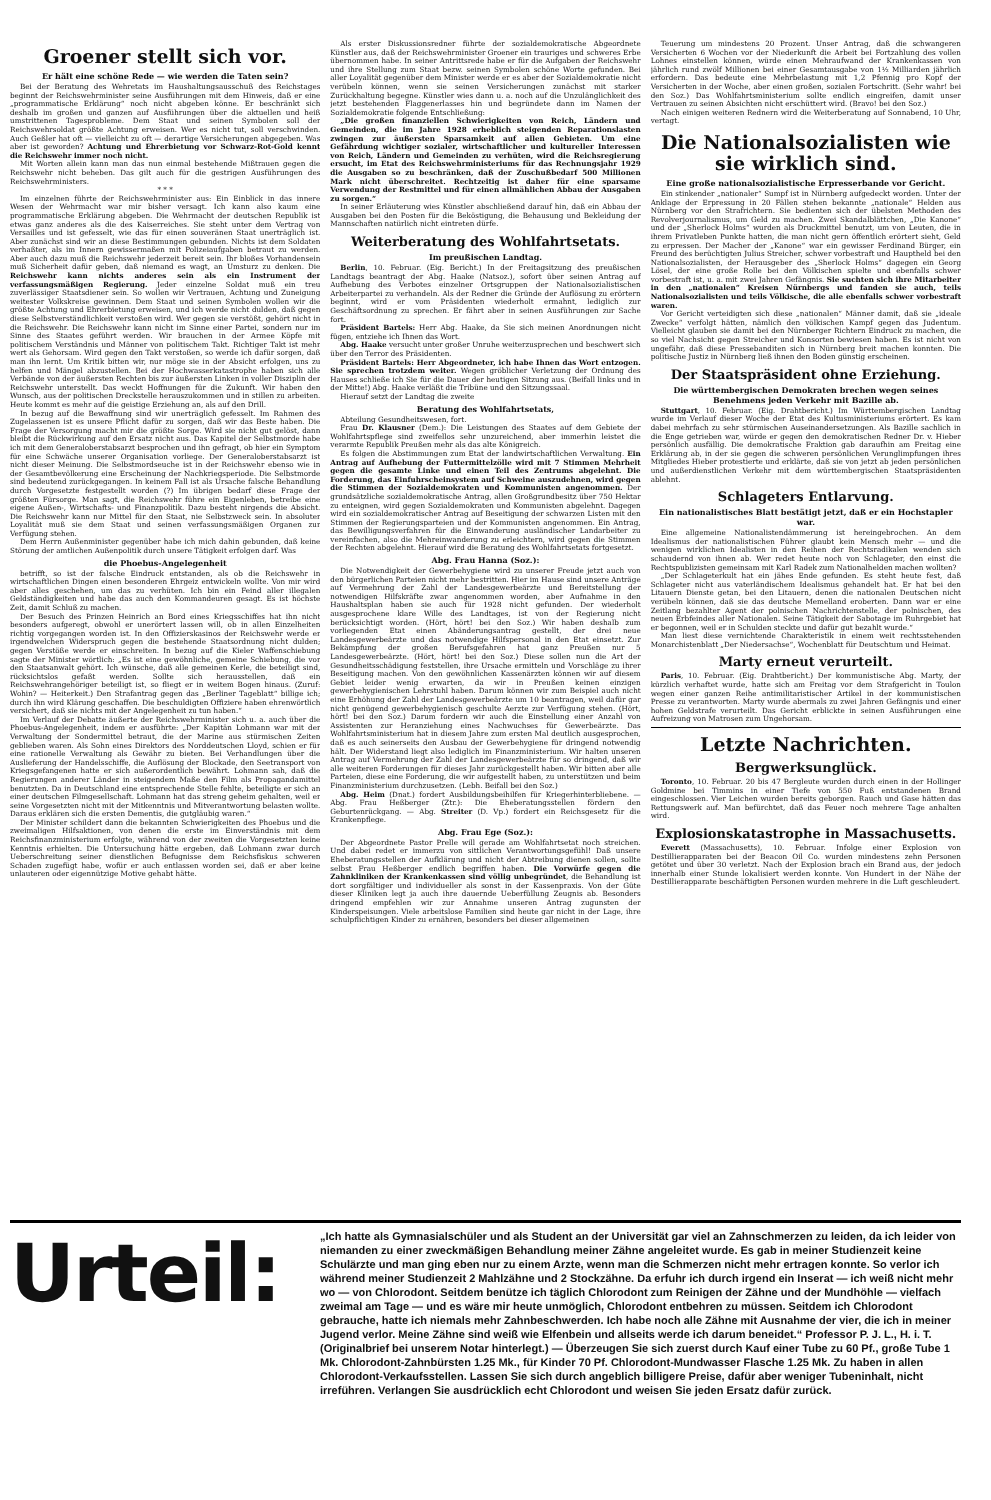Groener stellt sich vor.
Er hält eine schöne Rede — wie werden die Taten sein?
Bei der Beratung des Wehretats im Haushaltungsausschuß des Reichstages beginnt der Reichswehrminister seine Ausführungen mit dem Hinweis, daß er eine „programmatische Erklärung“ noch nicht abgeben könne. Er beschränkt sich deshalb im großen und ganzen auf Ausführungen über die aktuellen und heiß umstrittenen Tagesprobleme. Dem Staat und seinen Symbolen soll der Reichswehrsoldat größte Achtung erweisen. Wer es nicht tut, soll verschwinden. Auch Geßler hat oft — vielleicht zu oft — derartige Versicherungen abgegeben. Was aber ist geworden? Achtung und Ehrerbietung vor Schwarz-Rot-Gold kennt die Reichswehr immer noch nicht.
Mit Worten allein kann man das nun einmal bestehende Mißtrauen gegen die Reichswehr nicht beheben. Das gilt auch für die gestrigen Ausführungen des Reichswehrministers.
* * *
Im einzelnen führte der Reichswehrminister aus: Ein Einblick in das innere Wesen der Wehrmacht war mir bisher versagt. Ich kann also kaum eine programmatische Erklärung abgeben. Die Wehrmacht der deutschen Republik ist etwas ganz anderes als die des Kaiserreiches. Sie steht unter dem Vertrag von Versailles und ist gefesselt, wie das für einen souveränen Staat unerträglich ist. Aber zunächst sind wir an diese Bestimmungen gebunden. Nichts ist dem Soldaten verhaßter, als im Innern gewissermaßen mit Polizeiaufgaben betraut zu werden. Aber auch dazu muß die Reichswehr jederzeit bereit sein. Ihr bloßes Vorhandensein muß Sicherheit dafür geben, daß niemand es wagt, an Umsturz zu denken. Die Reichswehr kann nichts anderes sein als ein Instrument der verfassungsmäßigen Regierung. Jeder einzelne Soldat muß ein treu zuverlässiger Staatsdiener sein. So wollen wir Vertrauen, Achtung und Zuneigung weitester Volkskreise gewinnen. Dem Staat und seinen Symbolen wollen wir die größte Achtung und Ehrerbietung erweisen, und ich werde nicht dulden, daß gegen diese Selbstverständlichkeit verstoßen wird. Wer gegen sie verstößt, gehört nicht in die Reichswehr. Die Reichswehr kann nicht im Sinne einer Partei, sondern nur im Sinne des Staates geführt werden. Wir brauchen in der Armee Köpfe mit politischem Verständnis und Männer von politischem Takt. Richtiger Takt ist mehr wert als Gehorsam. Wird gegen den Takt verstoßen, so werde ich dafür sorgen, daß man ihn lernt. Um Kritik bitten wir, nur möge sie in der Absicht erfolgen, uns zu helfen und Mängel abzustellen. Bei der Hochwasserkatastrophe haben sich alle Verbände von der äußersten Rechten bis zur äußersten Linken in voller Disziplin der Reichswehr unterstellt. Das weckt Hoffnungen für die Zukunft. Wir haben den Wunsch, aus der politischen Dreckstelle herauszukommen und in stillen zu arbeiten. Heute kommt es mehr auf die geistige Erziehung an, als auf den Drill.
In bezug auf die Bewaffnung sind wir unerträglich gefesselt. Im Rahmen des Zugelassenen ist es unsere Pflicht dafür zu sorgen, daß wir das Beste haben. Die Frage der Versorgung macht mir die größte Sorge. Wird sie nicht gut gelöst, dann bleibt die Rückwirkung auf den Ersatz nicht aus. Das Kapitel der Selbstmorde habe ich mit dem Generaloberstabsarzt besprochen und ihn gefragt, ob hier ein Symptom für eine Schwäche unserer Organisation vorliege. Der Generaloberstabsarzt ist nicht dieser Meinung. Die Selbstmordseuche ist in der Reichswehr ebenso wie in der Gesamtbevölkerung eine Erscheinung der Nachkriegsperiode. Die Selbstmorde sind bedeutend zurückgegangen. In keinem Fall ist als Ursache falsche Behandlung durch Vorgesetzte festgestellt worden (?) Im übrigen bedarf diese Frage der größten Fürsorge. Man sagt, die Reichswehr führe ein Eigenleben, betreibe eine eigene Außen-, Wirtschafts- und Finanzpolitik. Dazu besteht nirgends die Absicht. Die Reichswehr kann nur Mittel für den Staat, nie Selbstzweck sein. In absoluter Loyalität muß sie dem Staat und seinen verfassungsmäßigen Organen zur Verfügung stehen.
Dem Herrn Außenminister gegenüber habe ich mich dahin gebunden, daß keine Störung der amtlichen Außenpolitik durch unsere Tätigkeit erfolgen darf. Was
die Phoebus-Angelegenheit
betrifft, so ist der falsche Eindruck entstanden, als ob die Reichswehr in wirtschaftlichen Dingen einen besonderen Ehrgeiz entwickeln wollte. Von mir wird aber alles geschehen, um das zu verhüten. Ich bin ein Feind aller illegalen Geldständigkeiten und habe das auch den Kommandeuren gesagt. Es ist höchste Zeit, damit Schluß zu machen.
Der Besuch des Prinzen Heinrich an Bord eines Kriegsschiffes hat ihn nicht besonders aufgeregt, obwohl er unerörtert lassen will, ob in allen Einzelheiten richtig vorgegangen worden ist. In den Offizierskasinos der Reichswehr werde er irgendwelchen Widerspruch gegen die bestehende Staatsordnung nicht dulden; gegen Verstöße werde er einschreiten. In bezug auf die Kieler Waffenschiebung sagte der Minister wörtlich: „Es ist eine gewöhnliche, gemeine Schiebung, die vor den Staatsanwalt gehört. Ich wünsche, daß alle gemeinen Kerle, die beteiligt sind, rücksichtslos gefaßt werden. Sollte sich herausstellen, daß ein Reichswehrangehöriger beteiligt ist, so fliegt er in weitem Bogen hinaus. (Zuruf: Wohin? — Heiterkeit.) Den Strafantrag gegen das „Berliner Tageblatt“ billige ich; durch ihn wird Klärung geschaffen. Die beschuldigten Offiziere haben ehrenwörtlich versichert, daß sie nichts mit der Angelegenheit zu tun haben.“
Im Verlauf der Debatte äußerte der Reichswehrminister sich u. a. auch über die Phoebus-Angelegenheit, indem er ausführte: „Der Kapitän Lohmann war mit der Verwaltung der Sondermittel betraut, die der Marine aus stürmischen Zeiten geblieben waren. Als Sohn eines Direktors des Norddeutschen Lloyd, schien er für eine rationelle Verwaltung als Gewähr zu bieten. Bei Verhandlungen über die Auslieferung der Handelsschiffe, die Auflösung der Blockade, den Seetransport von Kriegsgefangenen hatte er sich außerordentlich bewährt. Lohmann sah, daß die Regierungen anderer Länder in steigendem Maße den Film als Propagandamittel benutzten. Da in Deutschland eine entsprechende Stelle fehlte, beteiligte er sich an einer deutschen Filmgesellschaft. Lohmann hat das streng geheim gehalten, weil er seine Vorgesetzten nicht mit der Mitkenntnis und Mitverantwortung belasten wollte. Daraus erklären sich die ersten Dementis, die gutgläubig waren.“
Der Minister schildert dann die bekannten Schwierigkeiten des Phoebus und die zweimaligen Hilfsaktionen, von denen die erste im Einverständnis mit dem Reichsfinanzministerium erfolgte, während von der zweiten die Vorgesetzten keine Kenntnis erhielten. Die Untersuchung hätte ergeben, daß Lohmann zwar durch Ueberschreitung seiner dienstlichen Befugnisse dem Reichsfiskus schweren Schaden zugefügt habe, wofür er auch entlassen worden sei, daß er aber keine unlauteren oder eigennützige Motive gehabt hätte.
Als erster Diskussionsredner führte der sozialdemokratische Abgeordnete Künstler aus, daß der Reichswehrminister Groener ein trauriges und schweres Erbe übernommen habe. In seiner Antrittsrede habe er für die Aufgaben der Reichswehr und ihre Stellung zum Staat bezw. seinen Symbolen schöne Worte gefunden. Bei aller Loyalität gegenüber dem Minister werde er es aber der Sozialdemokratie nicht verübeln können, wenn sie seinen Versicherungen zunächst mit starker Zurückhaltung begegne. Künstler wies dann u. a. noch auf die Unzulänglichkeit des jetzt bestehenden Flaggenerlasses hin und begründete dann im Namen der Sozialdemokratie folgende Entschließung:
„Die großen finanziellen Schwierigkeiten von Reich, Ländern und Gemeinden, die im Jahre 1928 erheblich steigenden Reparationslasten zwingen zur äußersten Sparsamkeit auf allen Gebieten. Um eine Gefährdung wichtiger sozialer, wirtschaftlicher und kultureller Interessen von Reich, Ländern und Gemeinden zu verhüten, wird die Reichsregierung ersucht, im Etat des Reichswehrministeriums für das Rechnungsjahr 1929 die Ausgaben so zu beschränken, daß der Zuschußbedarf 500 Millionen Mark nicht überschreitet. Rechtzeitig ist daher für eine sparsame Verwendung der Restmittel und für einen allmählichen Abbau der Ausgaben zu sorgen.“
In seiner Erläuterung wies Künstler abschließend darauf hin, daß ein Abbau der Ausgaben bei den Posten für die Beköstigung, die Behausung und Bekleidung der Mannschaften natürlich nicht eintreten dürfe.
Weiterberatung des Wohlfahrtsetats.
Im preußischen Landtag.
Berlin, 10. Februar. (Eig. Bericht.) In der Freitagsitzung des preußischen Landtags beantragt der Abg. Haake (Natsoz.), sofort über seinen Antrag auf Aufhebung des Verbotes einzelner Ortsgruppen der Nationalsozialistischen Arbeiterpartei zu verhandeln. Als der Redner die Gründe der Auflösung zu erörtern beginnt, wird er vom Präsidenten wiederholt ermahnt, lediglich zur Geschäftsordnung zu sprechen. Er fährt aber in seinen Ausführungen zur Sache fort.
Präsident Bartels: Herr Abg. Haake, da Sie sich meinen Anordnungen nicht fügen, entziehe ich Ihnen das Wort.
Abg. Haake versucht unter großer Unruhe weiterzusprechen und beschwert sich über den Terror des Präsidenten.
Präsident Bartels: Herr Abgeordneter, ich habe Ihnen das Wort entzogen. Sie sprechen trotzdem weiter. Wegen gröblicher Verletzung der Ordnung des Hauses schließe ich Sie für die Dauer der heutigen Sitzung aus. (Beifall links und in der Mitte!) Abg. Haake verläßt die Tribüne und den Sitzungssaal.
Hierauf setzt der Landtag die zweite
Beratung des Wohlfahrtsetats,
Abteilung Gesundheitswesen, fort.
Frau Dr. Klausner (Dem.): Die Leistungen des Staates auf dem Gebiete der Wohlfahrtspflege sind zweifellos sehr unzureichend, aber immerhin leistet die verarmte Republik Preußen mehr als das alte Königreich.
Es folgen die Abstimmungen zum Etat der landwirtschaftlichen Verwaltung. Ein Antrag auf Aufhebung der Futtermittelzölle wird mit 7 Stimmen Mehrheit gegen die gesamte Linke und einen Teil des Zentrums abgelehnt. Die Forderung, das Einfuhrscheinsystem auf Schweine auszudehnen, wird gegen die Stimmen der Sozialdemokraten und Kommunisten angenommen. Der grundsätzliche sozialdemokratische Antrag, allen Großgrundbesitz über 750 Hektar zu enteignen, wird gegen Sozialdemokraten und Kommunisten abgelehnt. Dagegen wird ein sozialdemokratischer Antrag auf Beseitigung der schwarzen Listen mit den Stimmen der Regierungsparteien und der Kommunisten angenommen. Ein Antrag, das Bewilligungsverfahren für die Einwanderung ausländischer Landarbeiter zu vereinfachen, also die Mehreinwanderung zu erleichtern, wird gegen die Stimmen der Rechten abgelehnt. Hierauf wird die Beratung des Wohlfahrtsetats fortgesetzt.
Abg. Frau Hanna (Soz.):
Die Notwendigkeit der Gewerbehygiene wird zu unserer Freude jetzt auch von den bürgerlichen Parteien nicht mehr bestritten. Hier im Hause sind unsere Anträge auf Vermehrung der Zahl der Landesgewerbeärzte und Bereitstellung der notwendigen Hilfskräfte zwar angenommen worden, aber Aufnahme in den Haushaltsplan haben sie auch für 1928 nicht gefunden. Der wiederholt ausgesprochene klare Wille des Landtages, ist von der Regierung nicht berücksichtigt worden. (Hört, hört! bei den Soz.) Wir haben deshalb zum vorliegenden Etat einen Abänderungsantrag gestellt, der drei neue Landesgewerbeärzte und das notwendige Hilfspersonal in den Etat einsetzt. Zur Bekämpfung der großen Berufsgefahren hat ganz Preußen nur 5 Landesgewerbeärzte. (Hört, hört! bei den Soz.) Diese sollen nun die Art der Gesundheitsschädigung feststellen, ihre Ursache ermitteln und Vorschläge zu ihrer Beseitigung machen. Von den gewöhnlichen Kassenärzten können wir auf diesem Gebiet leider wenig erwarten, da wir in Preußen keinen einzigen gewerbehygienischen Lehrstuhl haben. Darum können wir zum Beispiel auch nicht eine Erhöhung der Zahl der Landesgewerbeärzte um 10 beantragen, weil dafür gar nicht genügend gewerbehygienisch geschulte Aerzte zur Verfügung stehen. (Hört, hört! bei den Soz.) Darum fordern wir auch die Einstellung einer Anzahl von Assistenten zur Heranziehung eines Nachwuchses für Gewerbeärzte. Das Wohlfahrtsministerium hat in diesem Jahre zum ersten Mal deutlich ausgesprochen, daß es auch seinerseits den Ausbau der Gewerbehygiene für dringend notwendig hält. Der Widerstand liegt also lediglich im Finanzministerium. Wir halten unseren Antrag auf Vermehrung der Zahl der Landesgewerbeärzte für so dringend, daß wir alle weiteren Forderungen für dieses Jahr zurückgestellt haben. Wir bitten aber alle Parteien, diese eine Forderung, die wir aufgestellt haben, zu unterstützen und beim Finanzministerium durchzusetzen. (Lebh. Beifall bei den Soz.)
Abg. Heim (Dnat.) fordert Ausbildungsbeihilfen für Kriegerhinterbliebene. — Abg. Frau Heßberger (Ztr.): Die Eheberatungsstellen fördern den Geburtenrückgang. — Abg. Streiter (D. Vp.) fordert ein Reichsgesetz für die Krankenpflege.
Abg. Frau Ege (Soz.):
Der Abgeordnete Pastor Prelle will gerade am Wohlfahrtsetat noch streichen. Und dabei redet er immerzu von sittlichen Verantwortungsgefühl! Daß unsere Eheberatungsstellen der Aufklärung und nicht der Abtreibung dienen sollen, sollte selbst Frau Heßberger endlich begriffen haben. Die Vorwürfe gegen die Zahnkliniken der Krankenkassen sind völlig unbegründet, die Behandlung ist dort sorgfältiger und individueller als sonst in der Kassenpraxis. Von der Güte dieser Kliniken legt ja auch ihre dauernde Ueberfüllung Zeugnis ab. Besonders dringend empfehlen wir zur Annahme unseren Antrag zugunsten der Kinderspeisungen. Viele arbeitslose Familien sind heute gar nicht in der Lage, ihre schulpflichtigen Kinder zu ernähren, besonders bei dieser allgemeinen
Teuerung um mindestens 20 Prozent. Unser Antrag, daß die schwangeren Versicherten 6 Wochen vor der Niederkunft die Arbeit bei Fortzahlung des vollen Lohnes einstellen können, würde einen Mehraufwand der Krankenkassen von jährlich rund zwölf Millionen bei einer Gesamtausgabe von 1½ Milliarden jährlich erfordern. Das bedeute eine Mehrbelastung mit 1,2 Pfennig pro Kopf der Versicherten in der Woche, aber einen großen, sozialen Fortschritt. (Sehr wahr! bei den Soz.) Das Wohlfahrtsministerium sollte endlich eingreifen, damit unser Vertrauen zu seinen Absichten nicht erschüttert wird. (Bravo! bei den Soz.)
Nach einigen weiteren Rednern wird die Weiterberatung auf Sonnabend, 10 Uhr, vertagt.
Die Nationalsozialisten wie sie wirklich sind.
Eine große nationalsozialistische Erpresserbande vor Gericht.
Ein stinkender „nationaler“ Sumpf ist in Nürnberg aufgedeckt worden. Unter der Anklage der Erpressung in 20 Fällen stehen bekannte „nationale“ Helden aus Nürnberg vor den Strafrichtern. Sie bedienten sich der übelsten Methoden des Revolverjournalismus, um Geld zu machen. Zwei Skandalblättchen, „Die Kanone“ und der „Sherlock Holms“ wurden als Druckmittel benutzt, um von Leuten, die in ihrem Privatleben Punkte hatten, die man nicht gern öffentlich erörtert sieht, Geld zu erpressen. Der Macher der „Kanone“ war ein gewisser Ferdinand Bürger, ein Freund des berüchtigten Julius Streicher, schwer vorbestraft und Hauptheld bei den Nationalsozialisten, der Herausgeber des „Sherlock Holms“ dagegen ein Georg Lösel, der eine große Rolle bei den Völkischen spielte und ebenfalls schwer vorbestraft ist, u. a. mit zwei Jahren Gefängnis. Sie suchten sich ihre Mitarbeiter in den „nationalen“ Kreisen Nürnbergs und fanden sie auch, teils Nationalsozialisten und teils Völkische, die alle ebenfalls schwer vorbestraft waren.
Vor Gericht verteidigten sich diese „nationalen“ Männer damit, daß sie „ideale Zwecke“ verfolgt hätten, nämlich den völkischen Kampf gegen das Judentum. Vielleicht glauben sie damit bei den Nürnberger Richtern Eindruck zu machen, die so viel Nachsicht gegen Streicher und Konsorten bewiesen haben. Es ist nicht von ungefähr, daß diese Pressebanditen sich in Nürnberg breit machen konnten. Die politische Justiz in Nürnberg ließ ihnen den Boden günstig erscheinen.
Der Staatspräsident ohne Erziehung.
Die württembergischen Demokraten brechen wegen seines Benehmens jeden Verkehr mit Bazille ab.
Stuttgart, 10. Februar. (Eig. Drahtbericht.) Im Württembergischen Landtag wurde im Verlauf dieser Woche der Etat des Kultusministeriums erörtert. Es kam dabei mehrfach zu sehr stürmischen Auseinandersetzungen. Als Bazille sachlich in die Enge getrieben war, würde er gegen den demokratischen Redner Dr. v. Hieber persönlich ausfällig. Die demokratische Fraktion gab daraufhin am Freitag eine Erklärung ab, in der sie gegen die schweren persönlichen Verunglimpfungen ihres Mitgliedes Hieber protestierte und erklärte, daß sie von jetzt ab jeden persönlichen und außerdienstlichen Verkehr mit dem württembergischen Staatspräsidenten ablehnt.
Schlageters Entlarvung.
Ein nationalistisches Blatt bestätigt jetzt, daß er ein Hochstapler war.
Eine allgemeine Nationalistendämmerung ist hereingebrochen. An dem Idealismus der nationalistischen Führer glaubt kein Mensch mehr — und die wenigen wirklichen Idealisten in den Reihen der Rechtsradikalen wenden sich schaudernd von ihnen ab. Wer redet heute noch von Schlageter, den einst die Rechtspublizisten gemeinsam mit Karl Radek zum Nationalhelden machen wollten?
„Der Schlageterkult hat ein jähes Ende gefunden. Es steht heute fest, daß Schlageter nicht aus vaterländischem Idealismus gehandelt hat. Er hat bei den Litauern Dienste getan, bei den Litauern, denen die nationalen Deutschen nicht verübeln können, daß sie das deutsche Memelland eroberten. Dann war er eine Zeitlang bezahlter Agent der polnischen Nachrichtenstelle, der polnischen, des neuen Erbfeindes aller Nationalen. Seine Tätigkeit der Sabotage im Ruhrgebiet hat er begonnen, weil er in Schulden steckte und dafür gut bezahlt wurde.“
Man liest diese vernichtende Charakteristik in einem weit rechtsstehenden Monarchistenblatt „Der Niedersachse“, Wochenblatt für Deutschtum und Heimat.
Marty erneut verurteilt.
Paris, 10. Februar. (Eig. Drahtbericht.) Der kommunistische Abg. Marty, der kürzlich verhaftet wurde, hatte sich am Freitag vor dem Strafgericht in Toulon wegen einer ganzen Reihe antimilitaristischer Artikel in der kommunistischen Presse zu verantworten. Marty wurde abermals zu zwei Jahren Gefängnis und einer hohen Geldstrafe verurteilt. Das Gericht erblickte in seinen Ausführungen eine Aufreizung von Matrosen zum Ungehorsam.
Letzte Nachrichten.
Bergwerksunglück.
Toronto, 10. Februar. 20 bis 47 Bergleute wurden durch einen in der Hollinger Goldmine bei Timmins in einer Tiefe von 550 Fuß entstandenen Brand eingeschlossen. Vier Leichen wurden bereits geborgen. Rauch und Gase hätten das Rettungswerk auf. Man befürchtet, daß das Feuer noch mehrere Tage anhalten wird.
Explosionskatastrophe in Massachusetts.
Everett (Massachusetts), 10. Februar. Infolge einer Explosion von Destillierapparaten bei der Beacon Oil Co. wurden mindestens zehn Personen getötet und über 30 verletzt. Nach der Explosion brach ein Brand aus, der jedoch innerhalb einer Stunde lokalisiert werden konnte. Von Hundert in der Nähe der Destillierapparate beschäftigten Personen wurden mehrere in die Luft geschleudert.
Urteil:
„Ich hatte als Gymnasialschüler und als Student an der Universität gar viel an Zahnschmerzen zu leiden, da ich leider von niemanden zu einer zweckmäßigen Behandlung meiner Zähne angeleitet wurde. Es gab in meiner Studienzeit keine Schulärzte und man ging eben nur zu einem Arzte, wenn man die Schmerzen nicht mehr ertragen konnte. So verlor ich während meiner Studienzeit 2 Mahlzähne und 2 Stockzähne. Da erfuhr ich durch irgend ein Inserat — ich weiß nicht mehr wo — von Chlorodont. Seitdem benütze ich täglich Chlorodont zum Reinigen der Zähne und der Mundhöhle — vielfach zweimal am Tage — und es wäre mir heute unmöglich, Chlorodont entbehren zu müssen. Seitdem ich Chlorodont gebrauche, hatte ich niemals mehr Zahnbeschwerden. Ich habe noch alle Zähne mit Ausnahme der vier, die ich in meiner Jugend verlor. Meine Zähne sind weiß wie Elfenbein und allseits werde ich darum beneidet.“ Professor P. J. L., H. i. T. (Originalbrief bei unserem Notar hinterlegt.) — Überzeugen Sie sich zuerst durch Kauf einer Tube zu 60 Pf., große Tube 1 Mk. Chlorodont-Zahnbürsten 1.25 Mk., für Kinder 70 Pf. Chlorodont-Mundwasser Flasche 1.25 Mk. Zu haben in allen Chlorodont-Verkaufsstellen. Lassen Sie sich durch angeblich billigere Preise, dafür aber weniger Tubeninhalt, nicht irreführen. Verlangen Sie ausdrücklich echt Chlorodont und weisen Sie jeden Ersatz dafür zurück.